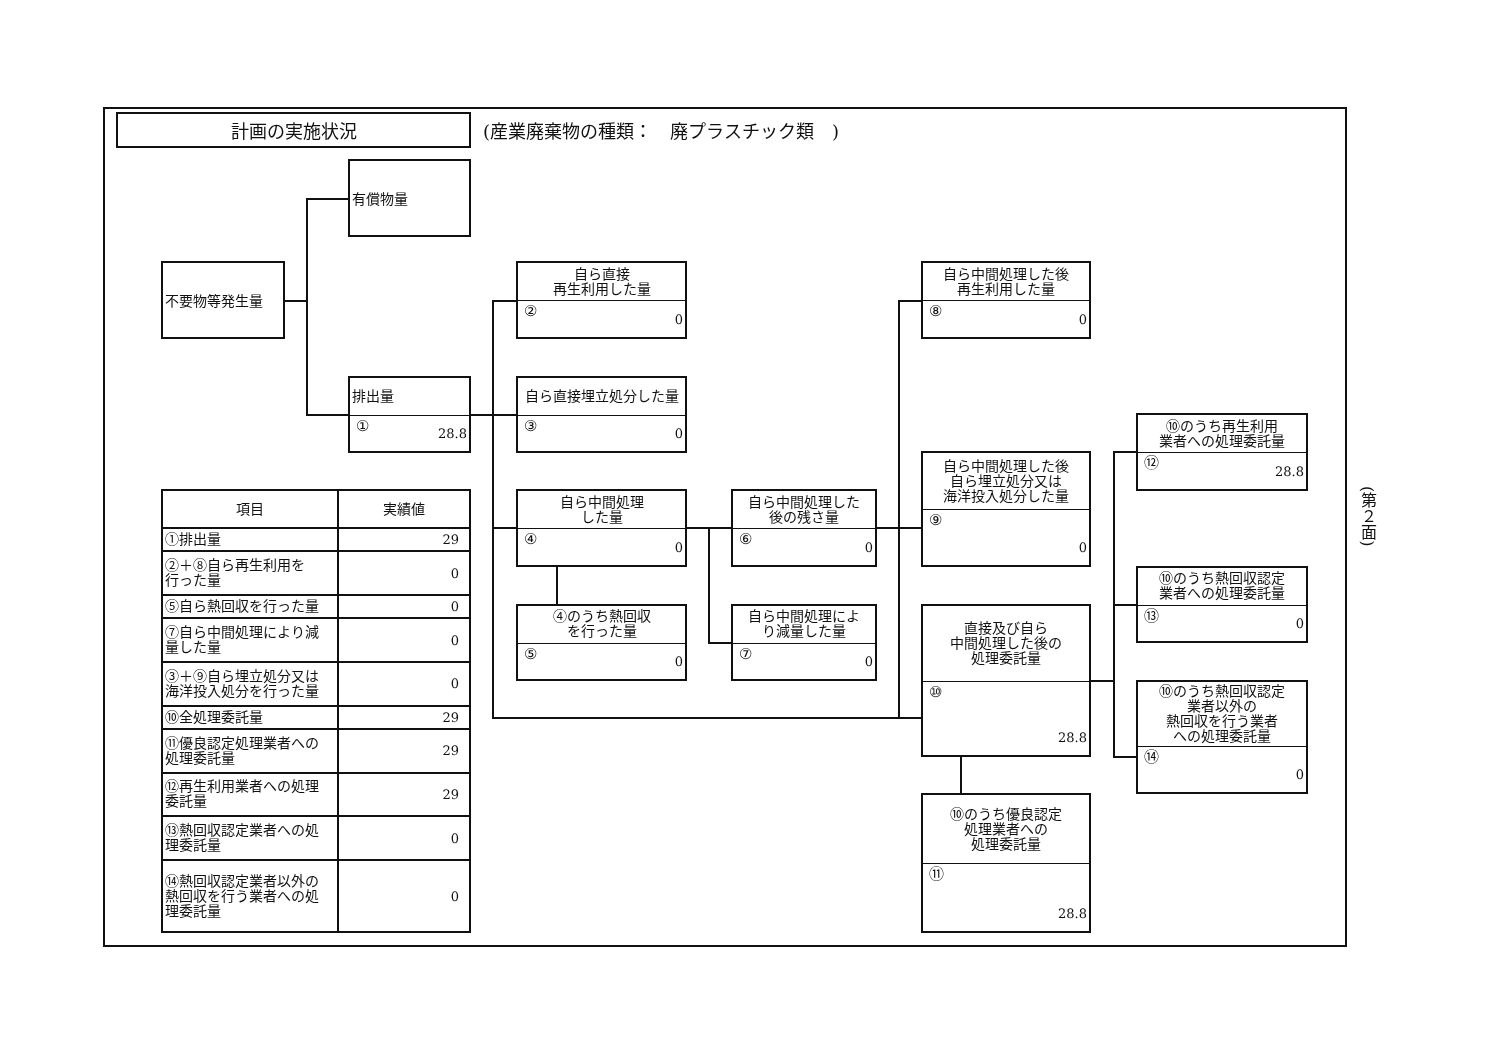計画の実施状況
(産業廃棄物の種類：　廃プラスチック類　)
有償物量
不要物等発生量
排出量
① 28.8
自ら直接
再生利用した量
② 0
自ら直接埋立処分した量
③ 0
自ら中間処理
した量
④ 0
④のうち熱回収
を行った量
⑤ 0
自ら中間処理した
後の残さ量
⑥ 0
自ら中間処理によ
り減量した量
⑦ 0
自ら中間処理した後
再生利用した量
⑧ 0
自ら中間処理した後
自ら埋立処分又は
海洋投入処分した量
⑨ 0
直接及び自ら
中間処理した後の
処理委託量
⑩ 28.8
⑩のうち優良認定
処理業者への
処理委託量
⑪ 28.8
⑩のうち再生利用
業者への処理委託量
⑫ 28.8
⑩のうち熱回収認定
業者への処理委託量
⑬ 0
⑩のうち熱回収認定
業者以外の
熱回収を行う業者
への処理委託量
⑭ 0
| 項目 | 実績値 |
| --- | --- |
| ①排出量 | 29 |
| ②＋⑧自ら再生利用を 行った量 | 0 |
| ⑤自ら熱回収を行った量 | 0 |
| ⑦自ら中間処理により減 量した量 | 0 |
| ③＋⑨自ら埋立処分又は 海洋投入処分を行った量 | 0 |
| ⑩全処理委託量 | 29 |
| ⑪優良認定処理業者への 処理委託量 | 29 |
| ⑫再生利用業者への処理 委託量 | 29 |
| ⑬熱回収認定業者への処 理委託量 | 0 |
| ⑭熱回収認定業者以外の 熱回収を行う業者への処 理委託量 | 0 |
(第２面)